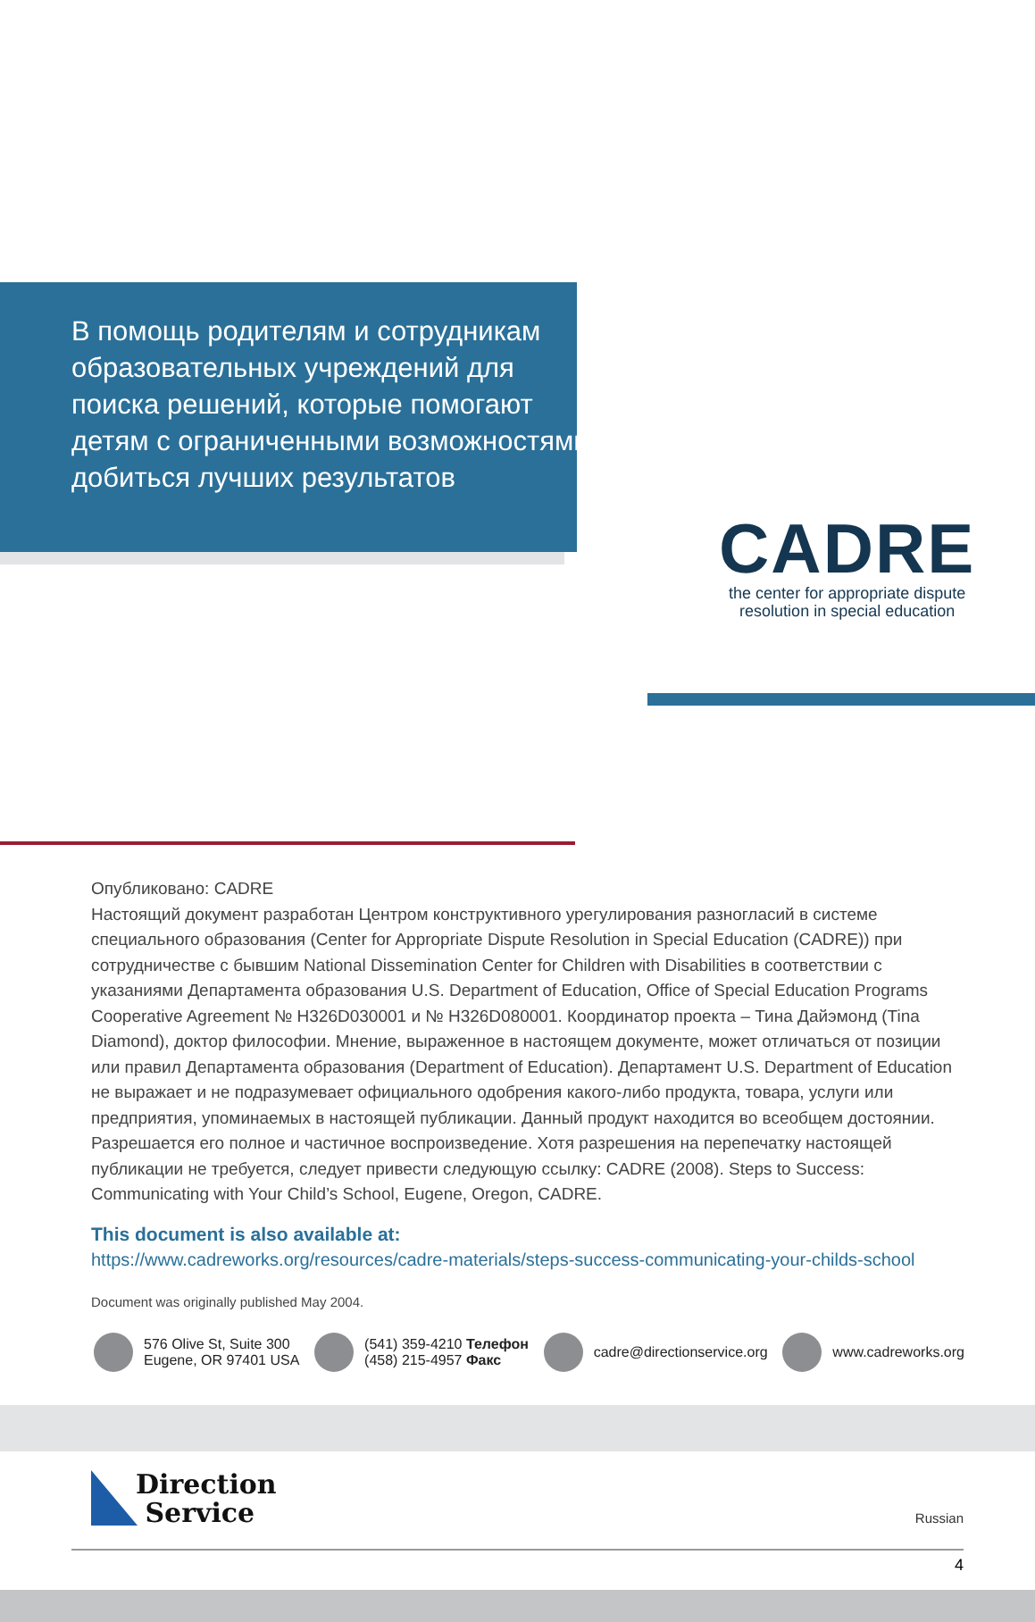В помощь родителям и сотрудникам образовательных учреждений для поиска решений, которые помогают детям с ограниченными возможностями добиться лучших результатов
CADRE
the center for appropriate dispute
resolution in special education
Опубликовано: CADRE
Настоящий документ разработан Центром конструктивного урегулирования разногласий в системе специального образования (Center for Appropriate Dispute Resolution in Special Education (CADRE)) при сотрудничестве с бывшим National Dissemination Center for Children with Disabilities в соответствии с указаниями Департамента образования U.S. Department of Education, Office of Special Education Programs Cooperative Agreement № H326D030001 и № H326D080001. Координатор проекта – Тина Дайэмонд (Tina Diamond), доктор философии. Мнение, выраженное в настоящем документе, может отличаться от позиции или правил Департамента образования (Department of Education). Департамент U.S. Department of Education не выражает и не подразумевает официального одобрения какого-либо продукта, товара, услуги или предприятия, упоминаемых в настоящей публикации. Данный продукт находится во всеобщем достоянии. Разрешается его полное и частичное воспроизведение. Хотя разрешения на перепечатку настоящей публикации не требуется, следует привести следующую ссылку: CADRE (2008). Steps to Success: Communicating with Your Child’s School, Eugene, Oregon, CADRE.
This document is also available at:
https://www.cadreworks.org/resources/cadre-materials/steps-success-communicating-your-childs-school
Document was originally published May 2004.
576 Olive St, Suite 300
Eugene, OR 97401 USA
(541) 359-4210 Телефон
(458) 215-4957 Факс
cadre@directionservice.org www.cadreworks.org
Direction
Service
Russian
4